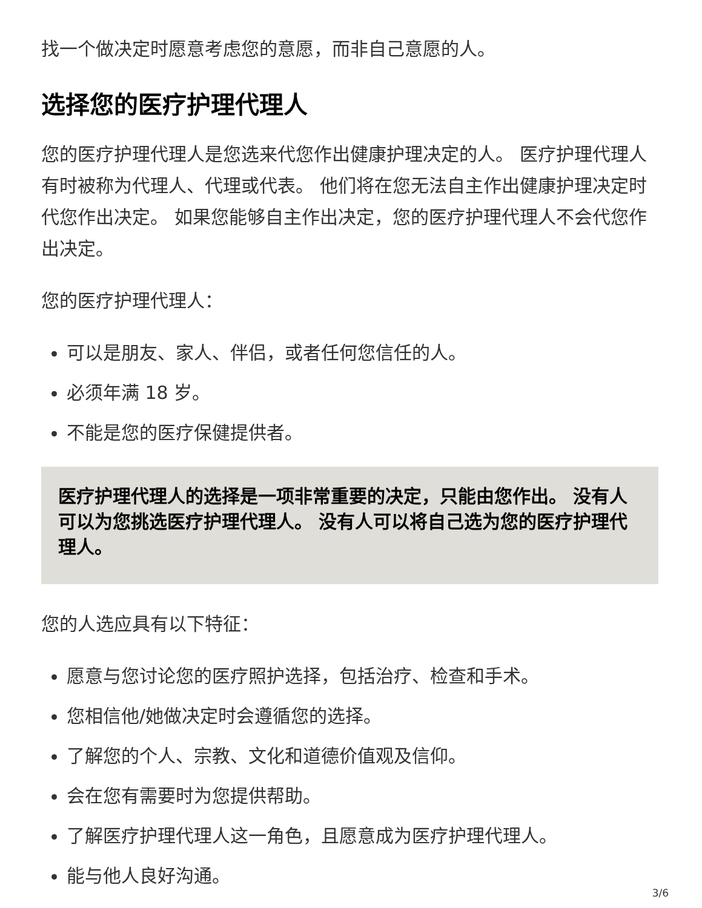找一个做决定时愿意考虑您的意愿，而非自己意愿的人。
选择您的医疗护理代理人
您的医疗护理代理人是您选来代您作出健康护理决定的人。 医疗护理代理人有时被称为代理人、代理或代表。 他们将在您无法自主作出健康护理决定时代您作出决定。 如果您能够自主作出决定，您的医疗护理代理人不会代您作出决定。
您的医疗护理代理人：
可以是朋友、家人、伴侣，或者任何您信任的人。
必须年满 18 岁。
不能是您的医疗保健提供者。
医疗护理代理人的选择是一项非常重要的决定，只能由您作出。 没有人可以为您挑选医疗护理代理人。 没有人可以将自己选为您的医疗护理代理人。
您的人选应具有以下特征：
愿意与您讨论您的医疗照护选择，包括治疗、检查和手术。
您相信他/她做决定时会遵循您的选择。
了解您的个人、宗教、文化和道德价值观及信仰。
会在您有需要时为您提供帮助。
了解医疗护理代理人这一角色，且愿意成为医疗护理代理人。
能与他人良好沟通。
3/6